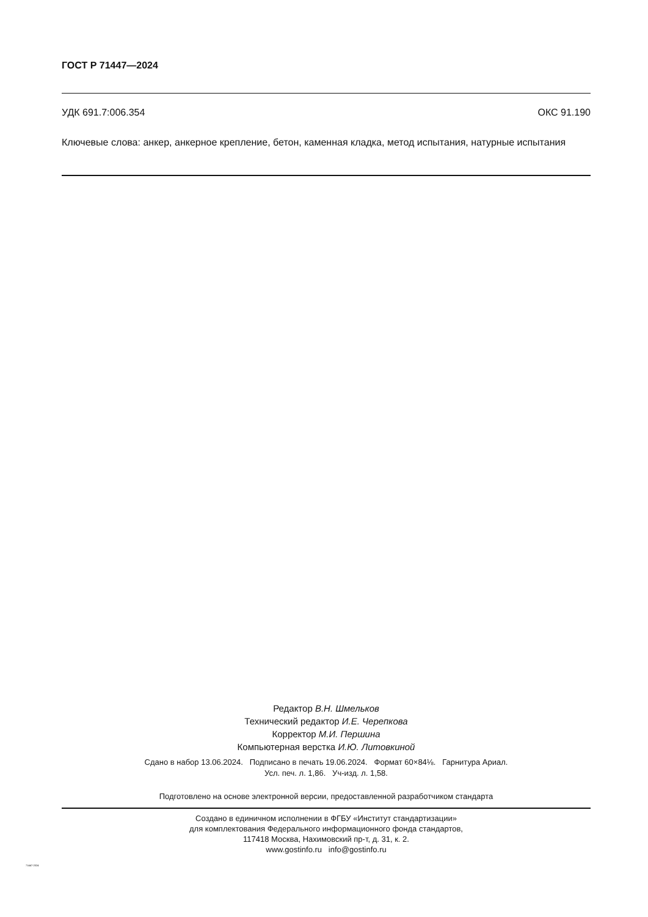ГОСТ Р 71447—2024
УДК 691.7:006.354 ОКС 91.190
Ключевые слова: анкер, анкерное крепление, бетон, каменная кладка, метод испытания, натурные испытания
Редактор В.Н. Шмельков
Технический редактор И.Е. Черепкова
Корректор М.И. Першина
Компьютерная верстка И.Ю. Литовкиной
Сдано в набор 13.06.2024. Подписано в печать 19.06.2024. Формат 60×84⅛. Гарнитура Ариал.
Усл. печ. л. 1,86. Уч-изд. л. 1,58.
Подготовлено на основе электронной версии, предоставленной разработчиком стандарта
Создано в единичном исполнении в ФГБУ «Институт стандартизации»
для комплектования Федерального информационного фонда стандартов,
117418 Москва, Нахимовский пр-т, д. 31, к. 2.
www.gostinfo.ru info@gostinfo.ru
71447-2024